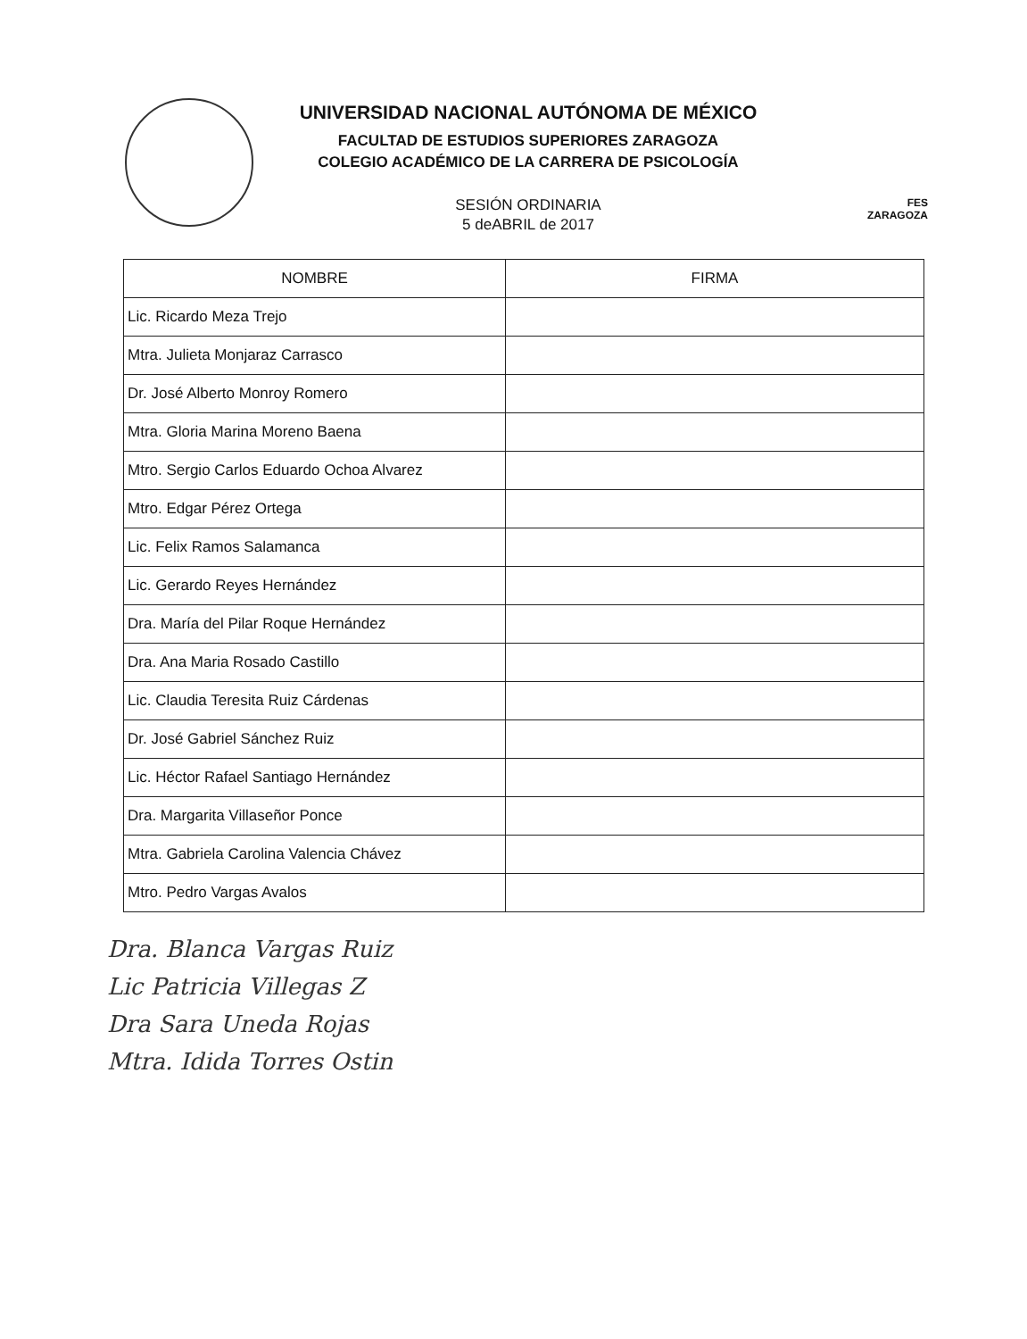UNIVERSIDAD NACIONAL AUTÓNOMA DE MÉXICO
FACULTAD DE ESTUDIOS SUPERIORES ZARAGOZA
COLEGIO ACADÉMICO DE LA CARRERA DE PSICOLOGÍA
SESIÓN ORDINARIA
5 deABRIL de 2017
FES
ZARAGOZA
| NOMBRE | FIRMA |
| --- | --- |
| Lic. Ricardo Meza Trejo | |
| Mtra. Julieta Monjaraz Carrasco | |
| Dr. José Alberto Monroy Romero | |
| Mtra. Gloria Marina Moreno Baena | |
| Mtro. Sergio Carlos Eduardo Ochoa Alvarez | |
| Mtro. Edgar Pérez Ortega | |
| Lic. Felix Ramos Salamanca | |
| Lic. Gerardo Reyes Hernández | |
| Dra. María del Pilar Roque Hernández | |
| Dra. Ana Maria Rosado Castillo | |
| Lic. Claudia Teresita Ruiz Cárdenas | |
| Dr. José Gabriel Sánchez Ruiz | |
| Lic. Héctor Rafael Santiago Hernández | |
| Dra. Margarita Villaseñor Ponce | |
| Mtra. Gabriela Carolina Valencia Chávez | |
| Mtro. Pedro Vargas Avalos | |
Dra. Blanca Vargas Ruiz
Lic Patricia Villegas Z
Dra Sara Uneda Rojas
Mtra. Idida Torres Ostin